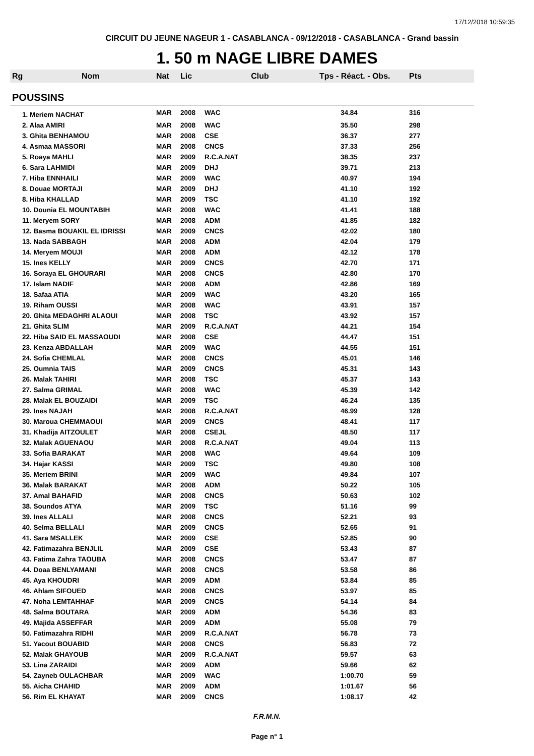17/12/2018 10:59:35
CIRCUIT DU JEUNE NAGEUR 1 - CASABLANCA - 09/12/2018 - CASABLANCA - Grand bassin
1. 50 m NAGE LIBRE DAMES
| Rg | Nom | Nat | Lic | Club | Tps - Réact. - Obs. | Pts |
| --- | --- | --- | --- | --- | --- | --- |
| POUSSINS | | | | | | |
| 1. Meriem NACHAT | | MAR | 2008 | WAC | 34.84 | 316 |
| 2. Alaa AMIRI | | MAR | 2008 | WAC | 35.50 | 298 |
| 3. Ghita BENHAMOU | | MAR | 2008 | CSE | 36.37 | 277 |
| 4. Asmaa MASSORI | | MAR | 2008 | CNCS | 37.33 | 256 |
| 5. Roaya MAHLI | | MAR | 2009 | R.C.A.NAT | 38.35 | 237 |
| 6. Sara LAHMIDI | | MAR | 2009 | DHJ | 39.71 | 213 |
| 7. Hiba ENNHAILI | | MAR | 2009 | WAC | 40.97 | 194 |
| 8. Douae MORTAJI | | MAR | 2009 | DHJ | 41.10 | 192 |
| 8. Hiba KHALLAD | | MAR | 2009 | TSC | 41.10 | 192 |
| 10. Dounia EL MOUNTABIH | | MAR | 2008 | WAC | 41.41 | 188 |
| 11. Meryem SORY | | MAR | 2008 | ADM | 41.85 | 182 |
| 12. Basma BOUAKIL EL IDRISSI | | MAR | 2009 | CNCS | 42.02 | 180 |
| 13. Nada SABBAGH | | MAR | 2008 | ADM | 42.04 | 179 |
| 14. Meryem MOUJI | | MAR | 2008 | ADM | 42.12 | 178 |
| 15. Ines KELLY | | MAR | 2009 | CNCS | 42.70 | 171 |
| 16. Soraya EL GHOURARI | | MAR | 2008 | CNCS | 42.80 | 170 |
| 17. Islam NADIF | | MAR | 2008 | ADM | 42.86 | 169 |
| 18. Safaa ATIA | | MAR | 2009 | WAC | 43.20 | 165 |
| 19. Riham OUSSI | | MAR | 2008 | WAC | 43.91 | 157 |
| 20. Ghita MEDAGHRI ALAOUI | | MAR | 2008 | TSC | 43.92 | 157 |
| 21. Ghita SLIM | | MAR | 2009 | R.C.A.NAT | 44.21 | 154 |
| 22. Hiba SAID EL MASSAOUDI | | MAR | 2008 | CSE | 44.47 | 151 |
| 23. Kenza ABDALLAH | | MAR | 2009 | WAC | 44.55 | 151 |
| 24. Sofia CHEMLAL | | MAR | 2008 | CNCS | 45.01 | 146 |
| 25. Oumnia TAIS | | MAR | 2009 | CNCS | 45.31 | 143 |
| 26. Malak TAHIRI | | MAR | 2008 | TSC | 45.37 | 143 |
| 27. Salma GRIMAL | | MAR | 2008 | WAC | 45.39 | 142 |
| 28. Malak EL BOUZAIDI | | MAR | 2009 | TSC | 46.24 | 135 |
| 29. Ines NAJAH | | MAR | 2008 | R.C.A.NAT | 46.99 | 128 |
| 30. Maroua CHEMMAOUI | | MAR | 2009 | CNCS | 48.41 | 117 |
| 31. Khadija AITZOULET | | MAR | 2008 | CSEJL | 48.50 | 117 |
| 32. Malak AGUENAOU | | MAR | 2008 | R.C.A.NAT | 49.04 | 113 |
| 33. Sofia BARAKAT | | MAR | 2008 | WAC | 49.64 | 109 |
| 34. Hajar KASSI | | MAR | 2009 | TSC | 49.80 | 108 |
| 35. Meriem BRINI | | MAR | 2009 | WAC | 49.84 | 107 |
| 36. Malak BARAKAT | | MAR | 2008 | ADM | 50.22 | 105 |
| 37. Amal BAHAFID | | MAR | 2008 | CNCS | 50.63 | 102 |
| 38. Soundos ATYA | | MAR | 2009 | TSC | 51.16 | 99 |
| 39. Ines ALLALI | | MAR | 2008 | CNCS | 52.21 | 93 |
| 40. Selma BELLALI | | MAR | 2009 | CNCS | 52.65 | 91 |
| 41. Sara MSALLEK | | MAR | 2009 | CSE | 52.85 | 90 |
| 42. Fatimazahra BENJLIL | | MAR | 2009 | CSE | 53.43 | 87 |
| 43. Fatima Zahra TAOUBA | | MAR | 2008 | CNCS | 53.47 | 87 |
| 44. Doaa BENLYAMANI | | MAR | 2008 | CNCS | 53.58 | 86 |
| 45. Aya KHOUDRI | | MAR | 2009 | ADM | 53.84 | 85 |
| 46. Ahlam SIFOUED | | MAR | 2008 | CNCS | 53.97 | 85 |
| 47. Noha LEMTAHHAF | | MAR | 2009 | CNCS | 54.14 | 84 |
| 48. Salma BOUTARA | | MAR | 2009 | ADM | 54.36 | 83 |
| 49. Majida ASSEFFAR | | MAR | 2009 | ADM | 55.08 | 79 |
| 50. Fatimazahra RIDHI | | MAR | 2009 | R.C.A.NAT | 56.78 | 73 |
| 51. Yacout BOUABID | | MAR | 2008 | CNCS | 56.83 | 72 |
| 52. Malak GHAYOUB | | MAR | 2009 | R.C.A.NAT | 59.57 | 63 |
| 53. Lina ZARAIDI | | MAR | 2009 | ADM | 59.66 | 62 |
| 54. Zayneb OULACHBAR | | MAR | 2009 | WAC | 1:00.70 | 59 |
| 55. Aicha CHAHID | | MAR | 2009 | ADM | 1:01.67 | 56 |
| 56. Rim EL KHAYAT | | MAR | 2009 | CNCS | 1:08.17 | 42 |
F.R.M.N.
Page n° 1